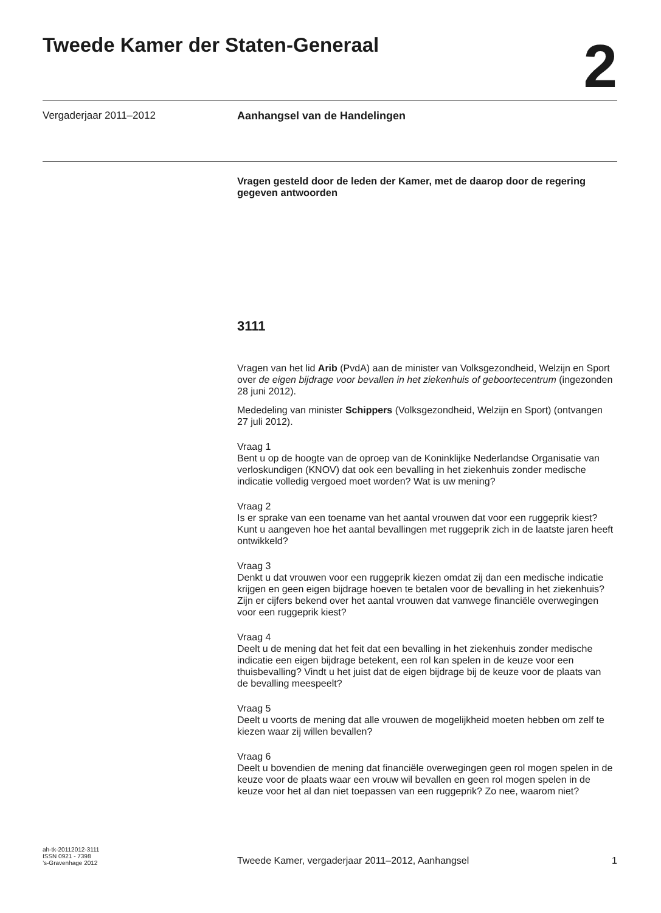Tweede Kamer der Staten-Generaal
2
Vergaderjaar 2011–2012 Aanhangsel van de Handelingen
Vragen gesteld door de leden der Kamer, met de daarop door de regering gegeven antwoorden
3111
Vragen van het lid Arib (PvdA) aan de minister van Volksgezondheid, Welzijn en Sport over de eigen bijdrage voor bevallen in het ziekenhuis of geboortecentrum (ingezonden 28 juni 2012).
Mededeling van minister Schippers (Volksgezondheid, Welzijn en Sport) (ontvangen 27 juli 2012).
Vraag 1
Bent u op de hoogte van de oproep van de Koninklijke Nederlandse Organisatie van verloskundigen (KNOV) dat ook een bevalling in het ziekenhuis zonder medische indicatie volledig vergoed moet worden? Wat is uw mening?
Vraag 2
Is er sprake van een toename van het aantal vrouwen dat voor een ruggeprik kiest? Kunt u aangeven hoe het aantal bevallingen met ruggeprik zich in de laatste jaren heeft ontwikkeld?
Vraag 3
Denkt u dat vrouwen voor een ruggeprik kiezen omdat zij dan een medische indicatie krijgen en geen eigen bijdrage hoeven te betalen voor de bevalling in het ziekenhuis? Zijn er cijfers bekend over het aantal vrouwen dat vanwege financiële overwegingen voor een ruggeprik kiest?
Vraag 4
Deelt u de mening dat het feit dat een bevalling in het ziekenhuis zonder medische indicatie een eigen bijdrage betekent, een rol kan spelen in de keuze voor een thuisbevalling? Vindt u het juist dat de eigen bijdrage bij de keuze voor de plaats van de bevalling meespeelt?
Vraag 5
Deelt u voorts de mening dat alle vrouwen de mogelijkheid moeten hebben om zelf te kiezen waar zij willen bevallen?
Vraag 6
Deelt u bovendien de mening dat financiële overwegingen geen rol mogen spelen in de keuze voor de plaats waar een vrouw wil bevallen en geen rol mogen spelen in de keuze voor het al dan niet toepassen van een ruggeprik? Zo nee, waarom niet?
ah-tk-20112012-3111
ISSN 0921 - 7398
’s-Gravenhage 2012
Tweede Kamer, vergaderjaar 2011–2012, Aanhangsel
1